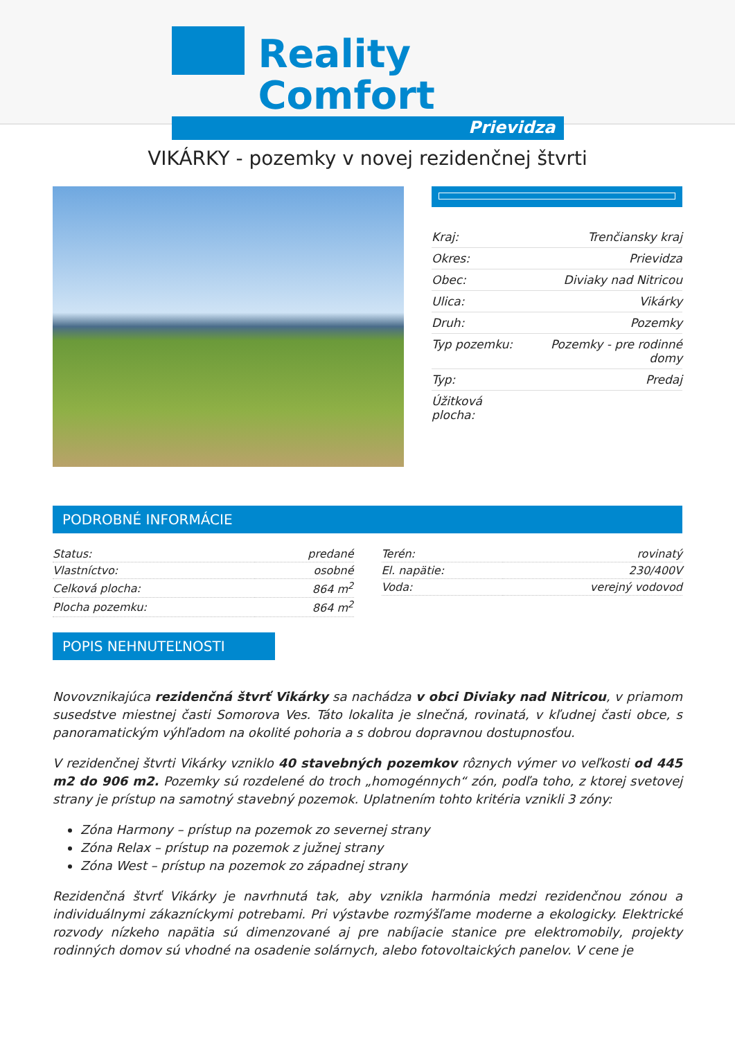Reality Comfort
Prievidza
VIKÁRKY - pozemky v novej rezidenčnej štvrti
| Kraj: | Trenčiansky kraj |
| Okres: | Prievidza |
| Obec: | Diviaky nad Nitricou |
| Ulica: | Vikárky |
| Druh: | Pozemky |
| Typ pozemku: | Pozemky - pre rodinné domy |
| Typ: | Predaj |
| Úžitková plocha: | |
PODROBNÉ INFORMÁCIE
| Status: | predané |
| Vlastníctvo: | osobné |
| Celková plocha: | 864 m<sup>2</sup> |
| Plocha pozemku: | 864 m<sup>2</sup> |
| Terén: | rovinatý |
| El. napätie: | 230/400V |
| Voda: | verejný vodovod |
POPIS NEHNUTEĽNOSTI
Novovznikajúca rezidenčná štvrť Vikárky sa nachádza v obci Diviaky nad Nitricou, v priamom susedstve miestnej časti Somorova Ves. Táto lokalita je slnečná, rovinatá, v kľudnej časti obce, s panoramatickým výhľadom na okolité pohoria a s dobrou dopravnou dostupnosťou.
V rezidenčnej štvrti Vikárky vzniklo 40 stavebných pozemkov rôznych výmer vo veľkosti od 445 m2 do 906 m2. Pozemky sú rozdelené do troch „homogénnych“ zón, podľa toho, z ktorej svetovej strany je prístup na samotný stavebný pozemok. Uplatnením tohto kritéria vznikli 3 zóny:
Zóna Harmony – prístup na pozemok zo severnej strany
Zóna Relax – prístup na pozemok z južnej strany
Zóna West – prístup na pozemok zo západnej strany
Rezidenčná štvrť Vikárky je navrhnutá tak, aby vznikla harmónia medzi rezidenčnou zónou a individuálnymi zákazníckymi potrebami. Pri výstavbe rozmýšľame moderne a ekologicky. Elektrické rozvody nízkeho napätia sú dimenzované aj pre nabíjacie stanice pre elektromobily, projekty rodinných domov sú vhodné na osadenie solárnych, alebo fotovoltaických panelov. V cene je